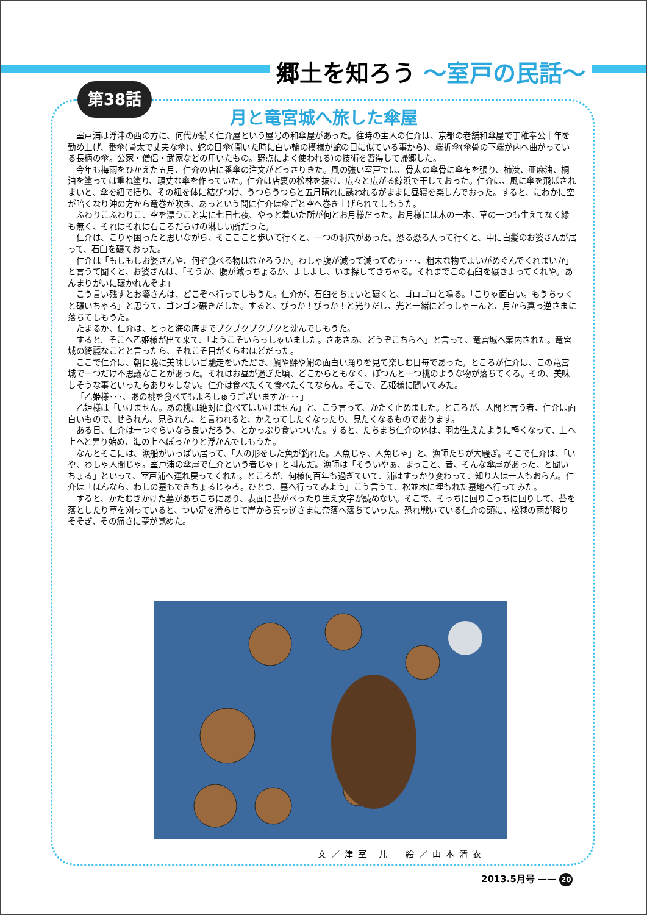郷土を知ろう ～室戸の民話～
第38話
月と竜宮城へ旅した傘屋
室戸浦は浮津の西の方に、何代か続く仁介屋という屋号の和傘屋があった。往時の主人の仁介は、京都の老舗和傘屋で丁稚奉公十年を勤め上げ、番傘(骨太で丈夫な傘)、蛇の目傘(開いた時に白い輪の模様が蛇の目に似ている事から)、端折傘(傘骨の下端が内へ曲がっている長柄の傘。公家・僧侶・武家などの用いたもの。野点によく使われる)の技術を習得して帰郷した。
今年も梅雨をひかえた五月、仁介の店に番傘の注文がどっさりきた。風の強い室戸では、骨太の傘骨に傘布を張り、柿渋、亜麻油、桐油を塗っては重ね塗り、頑丈な傘を作っていた。仁介は店裏の松林を抜け、広々と広がる鯨浜で干しておった。仁介は、風に傘を飛ばされまいと、傘を紐で括り、その紐を体に結びつけ、うつらうつらと五月晴れに誘われるがままに昼寝を楽しんでおった。すると、にわかに空が暗くなり沖の方から竜巻が吹き、あっという間に仁介は傘ごと空へ巻き上げられてしもうた。
ふわりこふわりこ、空を漂うこと実に七日七夜、やっと着いた所が何とお月様だった。お月様には木の一本、草の一つも生えてなく緑も無く、それはそれは石ころだらけの淋しい所だった。
仁介は、こりゃ困ったと思いながら、そこここと歩いて行くと、一つの洞穴があった。恐る恐る入って行くと、中に白髪のお婆さんが居って、石臼を碾ておった。
仁介は「もしもしお婆さんや、何ぞ食べる物はなかろうか。わしゃ腹が減って減ってのぅ･･･、粗末な物でよいがめぐんでくれまいか」と言うて聞くと、お婆さんは、「そうか、腹が減っちょるか、よしよし、いま探してきちゃる。それまでこの石臼を碾きよってくれや。あんまりがいに碾かれんぞよ」
こう言い残すとお婆さんは、どこぞへ行ってしもうた。仁介が、石臼をちょいと碾くと、ゴロゴロと鳴る。「こりゃ面白い。もうちっくと碾いちゃろ」と思うて、ゴンゴン碾きだした。すると、ぴっか！ぴっか！と光りだし、光と一緒にどっしゃーんと、月から真っ逆さまに落ちてしもうた。
たまるか、仁介は、とっと海の底までブクブクブクブクと沈んでしもうた。
すると、そこへ乙姫様が出て来て、「ようこそいらっしゃいました。さあさあ、どうぞこちらへ」と言って、竜宮城へ案内された。竜宮城の綺麗なことと言ったら、それこそ目がくらむほどだった。
ここで仁介は、朝に晩に美味しいご馳走をいただき、鯛や鮃や鮹の面白い踊りを見て楽しむ日毎であった。ところが仁介は、この竜宮城で一つだけ不思議なことがあった。それはお昼が過ぎた頃、どこからともなく、ぽつんと一つ桃のような物が落ちてくる。その、美味しそうな事といったらありゃしない。仁介は食べたくて食べたくてならん。そこで、乙姫様に聞いてみた。
「乙姫様･･･、あの桃を食べてもよろしゅうございますか･･･」
乙姫様は「いけません。あの桃は絶対に食べてはいけません」と、こう言って、かたく止めました。ところが、人間と言う者、仁介は面白いもので、せられん、見られん、と言われると、かえってしたくなったり、見たくなるものであります。
ある日、仁介は一つぐらいなら良いだろう、とかっぷり食いついた。すると、たちまち仁介の体は、羽が生えたように軽くなって、上へ上へと昇り始め、海の上へぽっかりと浮かんでしもうた。
なんとそこには、漁船がいっぱい居って、「人の形をした魚が釣れた。人魚じゃ、人魚じゃ」と、漁師たちが大騒ぎ。そこで仁介は、「いや、わしゃ人間じゃ。室戸浦の傘屋で仁介という者じゃ」と叫んだ。漁師は「そういやぁ、まっこと、昔、そんな傘屋があった、と聞いちょる」といって、室戸浦へ連れ戻ってくれた。ところが、何様何百年も過ぎていて、浦はすっかり変わって、知り人は一人もおらん。仁介は「ほんなら、わしの墓もできちょるじゃろ。ひとつ、墓へ行ってみよう」こう言うて、松並木に埋もれた墓地へ行ってみた。
すると、かたむきかけた墓があちこちにあり、表面に苔がべったり生え文字が読めない。そこで、そっちに回りこっちに回りして、苔を落としたり草を刈っていると、つい足を滑らせて崖から真っ逆さまに奈落へ落ちていった。恐れ戦いている仁介の頭に、松毬の雨が降りそそぎ、その痛さに夢が覚めた。
文／津室 儿　絵／山本清衣
2013.5月号 —— 20